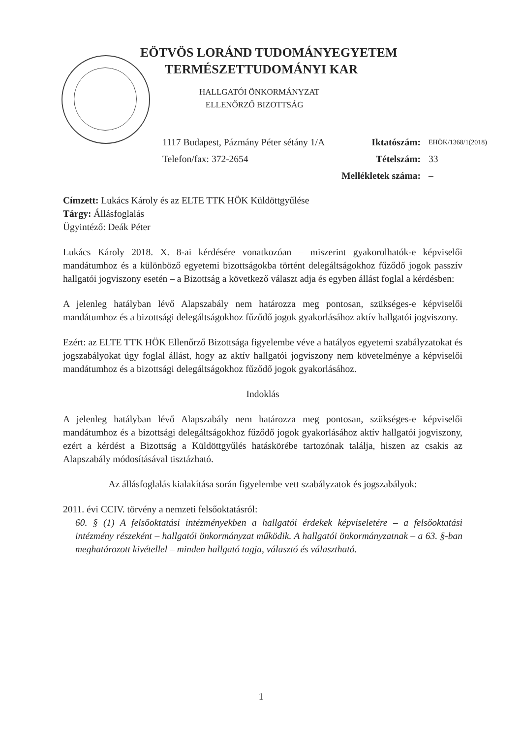EÖTVÖS LORÁND TUDOMÁNYEGYETEM
TERMÉSZETTUDOMÁNYI KAR
HALLGATÓI ÖNKORMÁNYZAT
ELLENŐRZŐ BIZOTTSÁG
1117 Budapest, Pázmány Péter sétány 1/A Iktatószám: EHÖK/1368/1(2018)
Telefon/fax: 372-2654 Tételszám: 33
Mellékletek száma: –
Címzett: Lukács Károly és az ELTE TTK HÖK Küldöttgyűlése
Tárgy: Állásfoglalás
Ügyintéző: Deák Péter
Lukács Károly 2018. X. 8-ai kérdésére vonatkozóan – miszerint gyakorolhatók-e képviselői mandátumhoz és a különböző egyetemi bizottságokba történt delegáltságokhoz fűződő jogok passzív hallgatói jogviszony esetén – a Bizottság a következő választ adja és egyben állást foglal a kérdésben:
A jelenleg hatályban lévő Alapszabály nem határozza meg pontosan, szükséges-e képviselői mandátumhoz és a bizottsági delegáltságokhoz fűződő jogok gyakorlásához aktív hallgatói jogviszony.
Ezért: az ELTE TTK HÖK Ellenőrző Bizottsága figyelembe véve a hatályos egyetemi szabályzatokat és jogszabályokat úgy foglal állást, hogy az aktív hallgatói jogviszony nem követelménye a képviselői mandátumhoz és a bizottsági delegáltságokhoz fűződő jogok gyakorlásához.
Indoklás
A jelenleg hatályban lévő Alapszabály nem határozza meg pontosan, szükséges-e képviselői mandátumhoz és a bizottsági delegáltságokhoz fűződő jogok gyakorlásához aktív hallgatói jogviszony, ezért a kérdést a Bizottság a Küldöttgyűlés hatáskörébe tartozónak találja, hiszen az csakis az Alapszabály módosításával tisztázható.
Az állásfoglalás kialakítása során figyelembe vett szabályzatok és jogszabályok:
2011. évi CCIV. törvény a nemzeti felsőoktatásról:
60. § (1) A felsőoktatási intézményekben a hallgatói érdekek képviseletére – a felsőoktatási intézmény részeként – hallgatói önkormányzat működik. A hallgatói önkormányzatnak – a 63. §-ban meghatározott kivétellel – minden hallgató tagja, választó és választható.
1